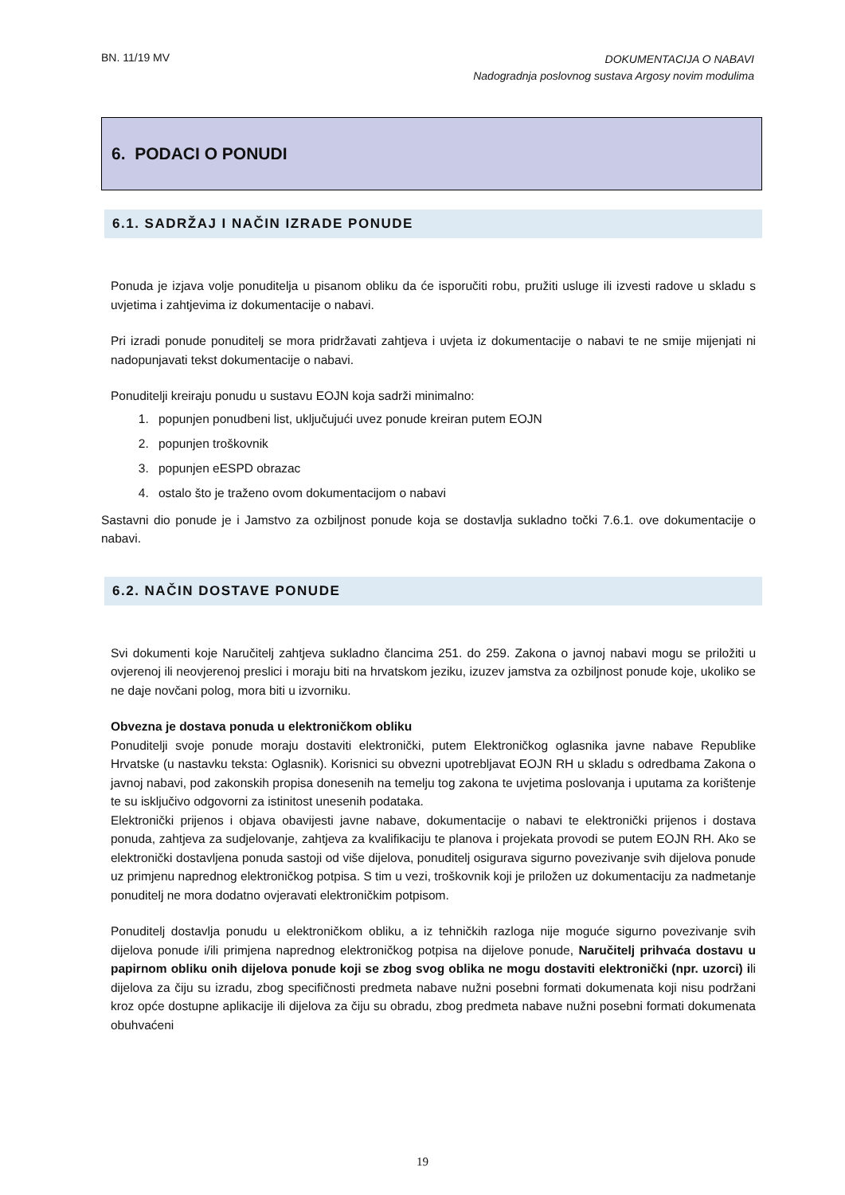BN. 11/19 MV
DOKUMENTACIJA O NABAVI
Nadogradnja poslovnog sustava Argosy novim modulima
6. PODACI O PONUDI
6.1. SADRŽAJ I NAČIN IZRADE PONUDE
Ponuda je izjava volje ponuditelja u pisanom obliku da će isporučiti robu, pružiti usluge ili izvesti radove u skladu s uvjetima i zahtjevima iz dokumentacije o nabavi.
Pri izradi ponude ponuditelj se mora pridržavati zahtjeva i uvjeta iz dokumentacije o nabavi te ne smije mijenjati ni nadopunjavati tekst dokumentacije o nabavi.
Ponuditelji kreiraju ponudu u sustavu EOJN koja sadrži minimalno:
1. popunjen ponudbeni list, uključujući uvez ponude kreiran putem EOJN
2. popunjen troškovnik
3. popunjen eESPD obrazac
4. ostalo što je traženo ovom dokumentacijom o nabavi
Sastavni dio ponude je i Jamstvo za ozbiljnost ponude koja se dostavlja sukladno točki 7.6.1. ove dokumentacije o nabavi.
6.2. NAČIN DOSTAVE PONUDE
Svi dokumenti koje Naručitelj zahtjeva sukladno člancima 251. do 259. Zakona o javnoj nabavi mogu se priložiti u ovjerenoj ili neovjerenoj preslici i moraju biti na hrvatskom jeziku, izuzev jamstva za ozbiljnost ponude koje, ukoliko se ne daje novčani polog, mora biti u izvorniku.
Obvezna je dostava ponuda u elektroničkom obliku
Ponuditelji svoje ponude moraju dostaviti elektronički, putem Elektroničkog oglasnika javne nabave Republike Hrvatske (u nastavku teksta: Oglasnik). Korisnici su obvezni upotrebljavat EOJN RH u skladu s odredbama Zakona o javnoj nabavi, pod zakonskih propisa donesenih na temelju tog zakona te uvjetima poslovanja i uputama za korištenje te su isključivo odgovorni za istinitost unesenih podataka.
Elektronički prijenos i objava obavijesti javne nabave, dokumentacije o nabavi te elektronički prijenos i dostava ponuda, zahtjeva za sudjelovanje, zahtjeva za kvalifikaciju te planova i projekata provodi se putem EOJN RH. Ako se elektronički dostavljena ponuda sastoji od više dijelova, ponuditelj osigurava sigurno povezivanje svih dijelova ponude uz primjenu naprednog elektroničkog potpisa. S tim u vezi, troškovnik koji je priložen uz dokumentaciju za nadmetanje ponuditelj ne mora dodatno ovjeravati elektroničkim potpisom.
Ponuditelj dostavlja ponudu u elektroničkom obliku, a iz tehničkih razloga nije moguće sigurno povezivanje svih dijelova ponude i/ili primjena naprednog elektroničkog potpisa na dijelove ponude, Naručitelj prihvaća dostavu u papirnom obliku onih dijelova ponude koji se zbog svog oblika ne mogu dostaviti elektronički (npr. uzorci) ili dijelova za čiju su izradu, zbog specifičnosti predmeta nabave nužni posebni formati dokumenata koji nisu podržani kroz opće dostupne aplikacije ili dijelova za čiju su obradu, zbog predmeta nabave nužni posebni formati dokumenata obuhvaćeni
19